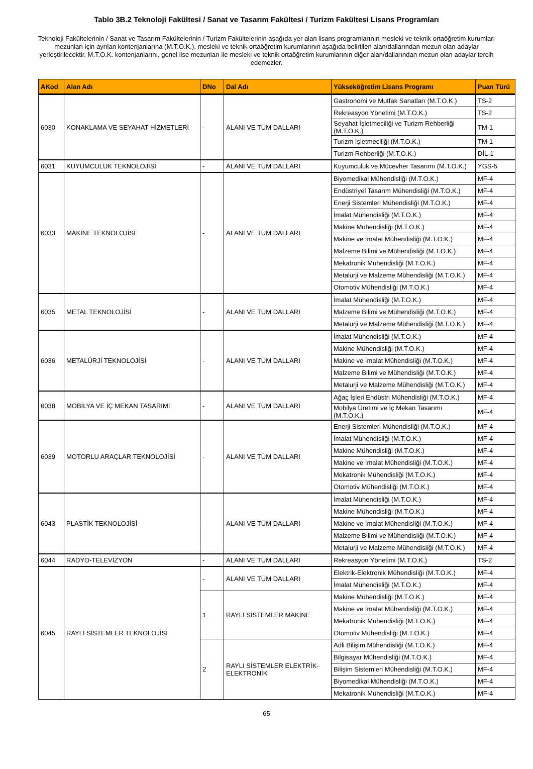Tablo 3B.2 Teknoloji Fakültesi / Sanat ve Tasarım Fakültesi / Turizm Fakültesi Lisans Programları
Teknoloji Fakültelerinin / Sanat ve Tasarım Fakültelerinin / Turizm Fakültelerinin aşağıda yer alan lisans programlarının mesleki ve teknik ortaöğretim kurumları mezunları için ayrılan kontenjanlarına (M.T.O.K.), mesleki ve teknik ortaöğretim kurumlarının aşağıda belirtilen alan/dallarından mezun olan adaylar yerleştirilecektir. M.T.O.K. kontenjanlarını, genel lise mezunları ile mesleki ve teknik ortaöğretim kurumlarının diğer alan/dallarından mezun olan adaylar tercih edemezler.
| AKod | Alan Adı | DNo | Dal Adı | Yükseköğretim Lisans Programı | Puan Türü |
| --- | --- | --- | --- | --- | --- |
| 6030 | KONAKLAMA VE SEYAHAT HİZMETLERİ | - | ALANI VE TÜM DALLARI | Gastronomi ve Mutfak Sanatları (M.T.O.K.) | TS-2 |
| | | | | Rekreasyon Yönetimi (M.T.O.K.) | TS-2 |
| | | | | Seyahat İşletmeciliği ve Turizm Rehberliği (M.T.O.K.) | TM-1 |
| | | | | Turizm İşletmeciliği (M.T.O.K.) | TM-1 |
| | | | | Turizm Rehberliği (M.T.O.K.) | DİL-1 |
| 6031 | KUYUMCULUK TEKNOLOJİSİ | - | ALANI VE TÜM DALLARI | Kuyumculuk ve Mücevher Tasarımı (M.T.O.K.) | YGS-5 |
| 6033 | MAKİNE TEKNOLOJİSİ | - | ALANI VE TÜM DALLARI | Biyomedikal Mühendisliği (M.T.O.K.) | MF-4 |
| | | | | Endüstriyel Tasarım Mühendisliği (M.T.O.K.) | MF-4 |
| | | | | Enerji Sistemleri Mühendisliği (M.T.O.K.) | MF-4 |
| | | | | İmalat Mühendisliği (M.T.O.K.) | MF-4 |
| | | | | Makine Mühendisliği (M.T.O.K.) | MF-4 |
| | | | | Makine ve İmalat Mühendisliği (M.T.O.K.) | MF-4 |
| | | | | Malzeme Bilimi ve Mühendisliği (M.T.O.K.) | MF-4 |
| | | | | Mekatronik Mühendisliği (M.T.O.K.) | MF-4 |
| | | | | Metalurji ve Malzeme Mühendisliği (M.T.O.K.) | MF-4 |
| | | | | Otomotiv Mühendisliği (M.T.O.K.) | MF-4 |
| 6035 | METAL TEKNOLOJİSİ | - | ALANI VE TÜM DALLARI | İmalat Mühendisliği (M.T.O.K.) | MF-4 |
| | | | | Malzeme Bilimi ve Mühendisliği (M.T.O.K.) | MF-4 |
| | | | | Metalurji ve Malzeme Mühendisliği (M.T.O.K.) | MF-4 |
| 6036 | METALÜRJİ TEKNOLOJİSİ | - | ALANI VE TÜM DALLARI | İmalat Mühendisliği (M.T.O.K.) | MF-4 |
| | | | | Makine Mühendisliği (M.T.O.K.) | MF-4 |
| | | | | Makine ve İmalat Mühendisliği (M.T.O.K.) | MF-4 |
| | | | | Malzeme Bilimi ve Mühendisliği (M.T.O.K.) | MF-4 |
| | | | | Metalurji ve Malzeme Mühendisliği (M.T.O.K.) | MF-4 |
| 6038 | MOBİLYA VE İÇ MEKAN TASARIMI | - | ALANI VE TÜM DALLARI | Ağaç İşleri Endüstri Mühendisliği (M.T.O.K.) | MF-4 |
| | | | | Mobilya Üretimi ve İç Mekan Tasarımı (M.T.O.K.) | MF-4 |
| 6039 | MOTORLU ARAÇLAR TEKNOLOJİSİ | - | ALANI VE TÜM DALLARI | Enerji Sistemleri Mühendisliği (M.T.O.K.) | MF-4 |
| | | | | İmalat Mühendisliği (M.T.O.K.) | MF-4 |
| | | | | Makine Mühendisliği (M.T.O.K.) | MF-4 |
| | | | | Makine ve İmalat Mühendisliği (M.T.O.K.) | MF-4 |
| | | | | Mekatronik Mühendisliği (M.T.O.K.) | MF-4 |
| | | | | Otomotiv Mühendisliği (M.T.O.K.) | MF-4 |
| 6043 | PLASTİK TEKNOLOJİSİ | - | ALANI VE TÜM DALLARI | İmalat Mühendisliği (M.T.O.K.) | MF-4 |
| | | | | Makine Mühendisliği (M.T.O.K.) | MF-4 |
| | | | | Makine ve İmalat Mühendisliği (M.T.O.K.) | MF-4 |
| | | | | Malzeme Bilimi ve Mühendisliği (M.T.O.K.) | MF-4 |
| | | | | Metalurji ve Malzeme Mühendisliği (M.T.O.K.) | MF-4 |
| 6044 | RADYO-TELEVİZYON | - | ALANI VE TÜM DALLARI | Rekreasyon Yönetimi (M.T.O.K.) | TS-2 |
| 6045 | RAYLI SİSTEMLER TEKNOLOJİSİ | - | ALANI VE TÜM DALLARI | Elektrik-Elektronik Mühendisliği (M.T.O.K.) | MF-4 |
| | | | | İmalat Mühendisliği (M.T.O.K.) | MF-4 |
| | | 1 | RAYLI SİSTEMLER MAKİNE | Makine Mühendisliği (M.T.O.K.) | MF-4 |
| | | | | Makine ve İmalat Mühendisliği (M.T.O.K.) | MF-4 |
| | | | | Mekatronik Mühendisliği (M.T.O.K.) | MF-4 |
| | | | | Otomotiv Mühendisliği (M.T.O.K.) | MF-4 |
| | | 2 | RAYLI SİSTEMLER ELEKTRİK-ELEKTRONİK | Adli Bilişim Mühendisliği (M.T.O.K.) | MF-4 |
| | | | | Bilgisayar Mühendisliği (M.T.O.K.) | MF-4 |
| | | | | Bilişim Sistemleri Mühendisliği (M.T.O.K.) | MF-4 |
| | | | | Biyomedikal Mühendisliği (M.T.O.K.) | MF-4 |
| | | | | Mekatronik Mühendisliği (M.T.O.K.) | MF-4 |
65